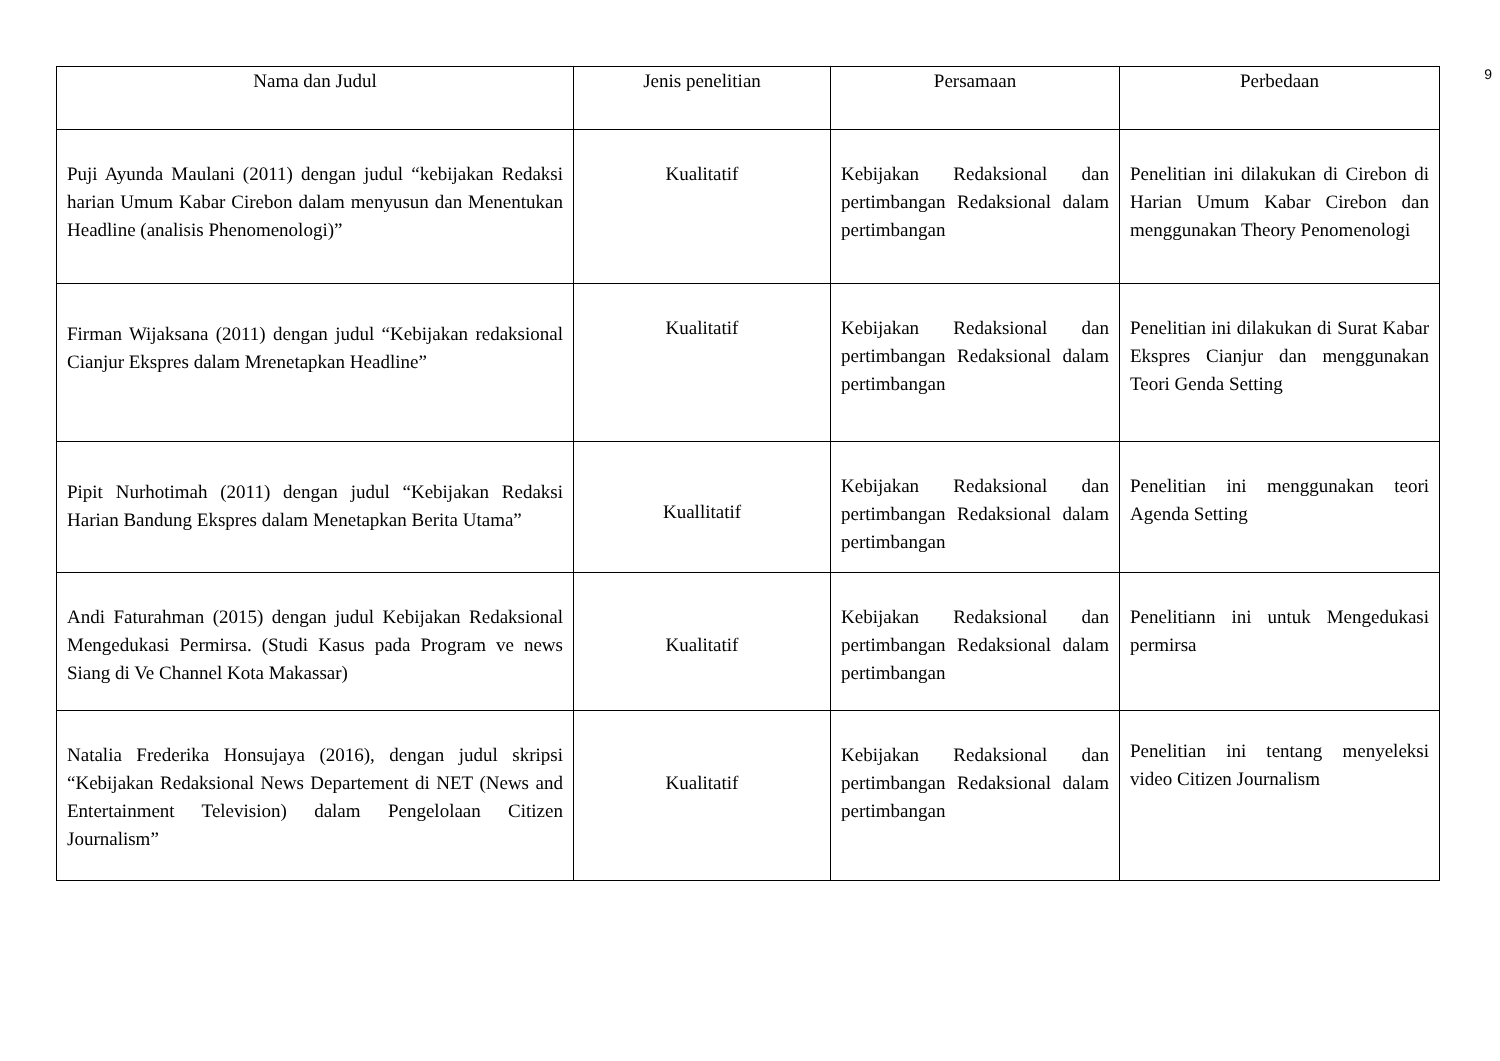9
| Nama dan Judul | Jenis penelitian | Persamaan | Perbedaan |
| --- | --- | --- | --- |
| Puji Ayunda Maulani (2011) dengan judul “kebijakan Redaksi harian Umum Kabar Cirebon dalam menyusun dan Menentukan Headline (analisis Phenomenologi)” | Kualitatif | Kebijakan Redaksional dan pertimbangan Redaksional dalam pertimbangan | Penelitian ini dilakukan di Cirebon di Harian Umum Kabar Cirebon dan menggunakan Theory Penomenologi |
| Firman Wijaksana (2011) dengan judul “Kebijakan redaksional Cianjur Ekspres dalam Mrenetapkan Headline” | Kualitatif | Kebijakan Redaksional dan pertimbangan Redaksional dalam pertimbangan | Penelitian ini dilakukan di Surat Kabar Ekspres Cianjur dan menggunakan Teori Genda Setting |
| Pipit Nurhotimah (2011) dengan judul “Kebijakan Redaksi Harian Bandung Ekspres dalam Menetapkan Berita Utama” | Kuallitatif | Kebijakan Redaksional dan pertimbangan Redaksional dalam pertimbangan | Penelitian ini menggunakan teori Agenda Setting |
| Andi Faturahman (2015) dengan judul Kebijakan Redaksional Mengedukasi Permirsa. (Studi Kasus pada Program ve news Siang di Ve Channel Kota Makassar) | Kualitatif | Kebijakan Redaksional dan pertimbangan Redaksional dalam pertimbangan | Penelitiann ini untuk Mengedukasi permirsa |
| Natalia Frederika Honsujaya (2016), dengan judul skripsi “Kebijakan Redaksional News Departement di NET (News and Entertainment Television) dalam Pengelolaan Citizen Journalism” | Kualitatif | Kebijakan Redaksional dan pertimbangan Redaksional dalam pertimbangan | Penelitian ini tentang menyeleksi video Citizen Journalism |